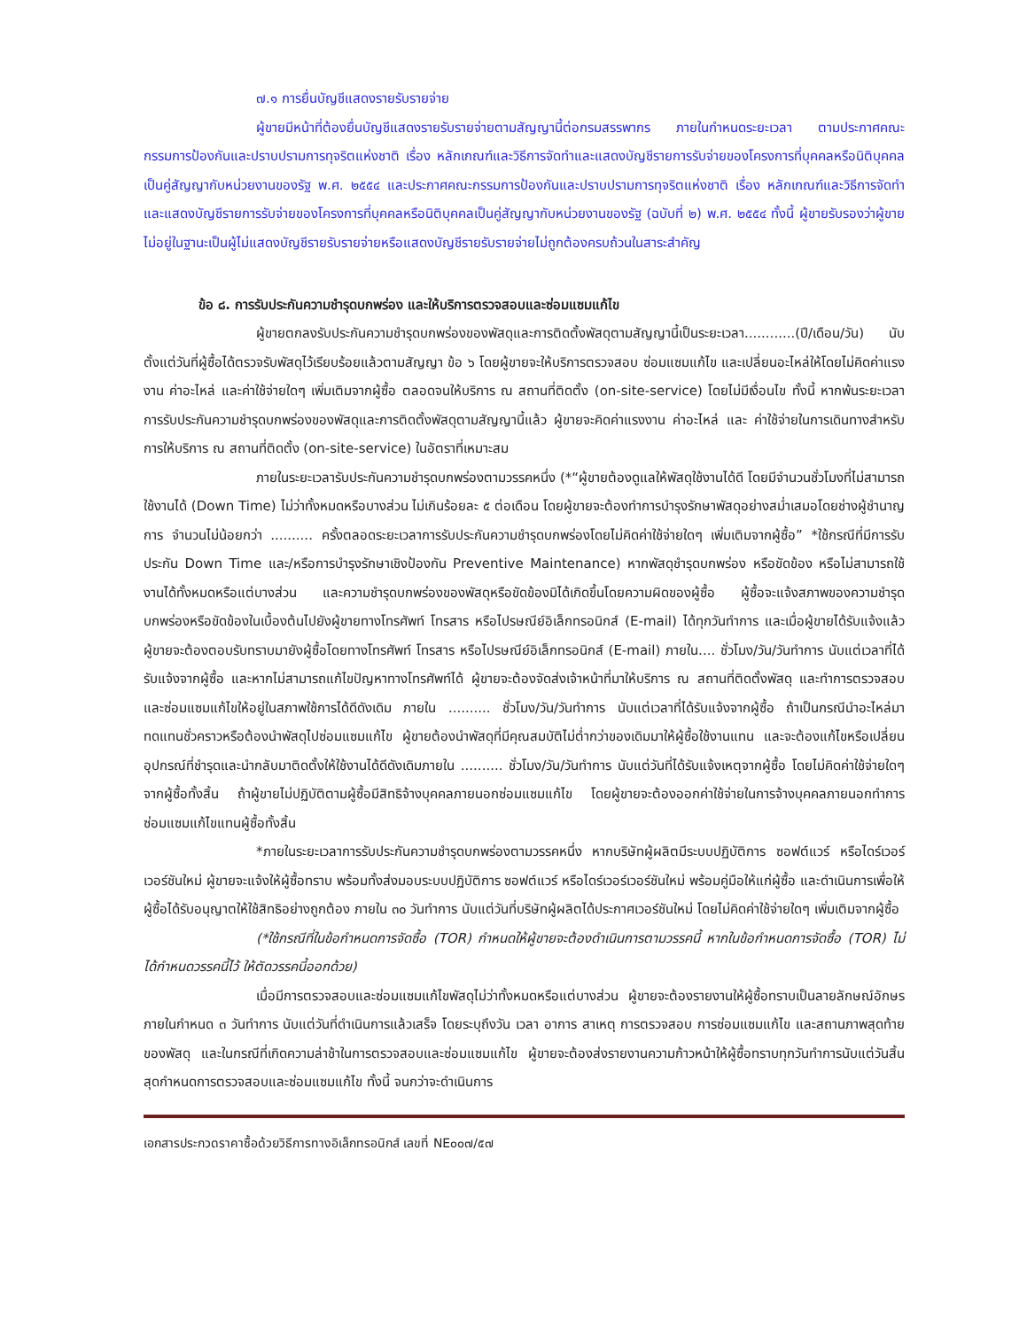๗.๑ การยื่นบัญชีแสดงรายรับรายจ่าย
ผู้ขายมีหน้าที่ต้องยื่นบัญชีแสดงรายรับรายจ่ายตามสัญญานี้ต่อกรมสรรพากร ภายในกำหนดระยะเวลา ตามประกาศคณะกรรมการป้องกันและปราบปรามการทุจริตแห่งชาติ เรื่อง หลักเกณฑ์และวิธีการจัดทำและแสดงบัญชีรายการรับจ่ายของโครงการที่บุคคลหรือนิติบุคคลเป็นคู่สัญญากับหน่วยงานของรัฐ พ.ศ. ๒๕๕๔ และประกาศคณะกรรมการป้องกันและปราบปรามการทุจริตแห่งชาติ เรื่อง หลักเกณฑ์และวิธีการจัดทำและแสดงบัญชีรายการรับจ่ายของโครงการที่บุคคลหรือนิติบุคคลเป็นคู่สัญญากับหน่วยงานของรัฐ (ฉบับที่ ๒) พ.ศ. ๒๕๕๔ ทั้งนี้ ผู้ขายรับรองว่าผู้ขายไม่อยู่ในฐานะเป็นผู้ไม่แสดงบัญชีรายรับรายจ่ายหรือแสดงบัญชีรายรับรายจ่ายไม่ถูกต้องครบถ้วนในสาระสำคัญ
ข้อ ๘. การรับประกันความชำรุดบกพร่อง และให้บริการตรวจสอบและซ่อมแซมแก้ไข
ผู้ขายตกลงรับประกันความชำรุดบกพร่องของพัสดุและการติดตั้งพัสดุตามสัญญานี้เป็นระยะเวลา............(ปี/เดือน/วัน) นับตั้งแต่วันที่ผู้ซื้อได้ตรวจรับพัสดุไว้เรียบร้อยแล้วตามสัญญา ข้อ ๖ โดยผู้ขายจะให้บริการตรวจสอบ ซ่อมแซมแก้ไข และเปลี่ยนอะไหล่ให้โดยไม่คิดค่าแรงงาน ค่าอะไหล่ และค่าใช้จ่ายใดๆ เพิ่มเติมจากผู้ซื้อ ตลอดจนให้บริการ ณ สถานที่ติดตั้ง (on-site-service) โดยไม่มีเงื่อนไข ทั้งนี้ หากพ้นระยะเวลาการรับประกันความชำรุดบกพร่องของพัสดุและการติดตั้งพัสดุตามสัญญานี้แล้ว ผู้ขายจะคิดค่าแรงงาน ค่าอะไหล่ และ ค่าใช้จ่ายในการเดินทางสำหรับการให้บริการ ณ สถานที่ติดตั้ง (on-site-service) ในอัตราที่เหมาะสม
ภายในระยะเวลารับประกันความชำรุดบกพร่องตามวรรคหนึ่ง (*“ผู้ขายต้องดูแลให้พัสดุใช้งานได้ดี โดยมีจำนวนชั่วโมงที่ไม่สามารถใช้งานได้ (Down Time) ไม่ว่าทั้งหมดหรือบางส่วน ไม่เกินร้อยละ ๕ ต่อเดือน โดยผู้ขายจะต้องทำการบำรุงรักษาพัสดุอย่างสม่ำเสมอโดยช่างผู้ชำนาญการ จำนวนไม่น้อยกว่า .......... ครั้งตลอดระยะเวลาการรับประกันความชำรุดบกพร่องโดยไม่คิดค่าใช้จ่ายใดๆ เพิ่มเติมจากผู้ซื้อ” *ใช้กรณีที่มีการรับประกัน Down Time และ/หรือการบำรุงรักษาเชิงป้องกัน Preventive Maintenance) หากพัสดุชำรุดบกพร่อง หรือขัดข้อง หรือไม่สามารถใช้งานได้ทั้งหมดหรือแต่บางส่วน และความชำรุดบกพร่องของพัสดุหรือขัดข้องมิได้เกิดขึ้นโดยความผิดของผู้ซื้อ ผู้ซื้อจะแจ้งสภาพของความชำรุดบกพร่องหรือขัดข้องในเบื้องต้นไปยังผู้ขายทางโทรศัพท์ โทรสาร หรือไปรษณีย์อิเล็กทรอนิกส์ (E-mail) ได้ทุกวันทำการ และเมื่อผู้ขายได้รับแจ้งแล้ว ผู้ขายจะต้องตอบรับทราบมายังผู้ซื้อโดยทางโทรศัพท์ โทรสาร หรือไปรษณีย์อิเล็กทรอนิกส์ (E-mail) ภายใน.... ชั่วโมง/วัน/วันทำการ นับแต่เวลาที่ได้รับแจ้งจากผู้ซื้อ และหากไม่สามารถแก้ไขปัญหาทางโทรศัพท์ได้ ผู้ขายจะต้องจัดส่งเจ้าหน้าที่มาให้บริการ ณ สถานที่ติดตั้งพัสดุ และทำการตรวจสอบและซ่อมแซมแก้ไขให้อยู่ในสภาพใช้การได้ดีดังเดิม ภายใน .......... ชั่วโมง/วัน/วันทำการ นับแต่เวลาที่ได้รับแจ้งจากผู้ซื้อ ถ้าเป็นกรณีนำอะไหล่มาทดแทนชั่วคราวหรือต้องนำพัสดุไปซ่อมแซมแก้ไข ผู้ขายต้องนำพัสดุที่มีคุณสมบัติไม่ต่ำกว่าของเดิมมาให้ผู้ซื้อใช้งานแทน และจะต้องแก้ไขหรือเปลี่ยนอุปกรณ์ที่ชำรุดและนำกลับมาติดตั้งให้ใช้งานได้ดีดังเดิมภายใน .......... ชั่วโมง/วัน/วันทำการ นับแต่วันที่ได้รับแจ้งเหตุจากผู้ซื้อ โดยไม่คิดค่าใช้จ่ายใดๆ จากผู้ซื้อทั้งสิ้น ถ้าผู้ขายไม่ปฏิบัติตามผู้ซื้อมีสิทธิจ้างบุคคลภายนอกซ่อมแซมแก้ไข โดยผู้ขายจะต้องออกค่าใช้จ่ายในการจ้างบุคคลภายนอกทำการซ่อมแซมแก้ไขแทนผู้ซื้อทั้งสิ้น
*ภายในระยะเวลาการรับประกันความชำรุดบกพร่องตามวรรคหนึ่ง หากบริษัทผู้ผลิตมีระบบปฏิบัติการ ซอฟต์แวร์ หรือไดร์เวอร์เวอร์ชันใหม่ ผู้ขายจะแจ้งให้ผู้ซื้อทราบ พร้อมทั้งส่งมอบระบบปฏิบัติการ ซอฟต์แวร์ หรือไดร์เวอร์เวอร์ชันใหม่ พร้อมคู่มือให้แก่ผู้ซื้อ และดำเนินการเพื่อให้ผู้ซื้อได้รับอนุญาตให้ใช้สิทธิอย่างถูกต้อง ภายใน ๓๐ วันทำการ นับแต่วันที่บริษัทผู้ผลิตได้ประกาศเวอร์ชันใหม่ โดยไม่คิดค่าใช้จ่ายใดๆ เพิ่มเติมจากผู้ซื้อ
(*ใช้กรณีที่ในข้อกำหนดการจัดซื้อ (TOR) กำหนดให้ผู้ขายจะต้องดำเนินการตามวรรคนี้ หากในข้อกำหนดการจัดซื้อ (TOR) ไม่ได้กำหนดวรรคนี้ไว้ ให้ตัดวรรคนี้ออกด้วย)
เมื่อมีการตรวจสอบและซ่อมแซมแก้ไขพัสดุไม่ว่าทั้งหมดหรือแต่บางส่วน ผู้ขายจะต้องรายงานให้ผู้ซื้อทราบเป็นลายลักษณ์อักษรภายในกำหนด ๓ วันทำการ นับแต่วันที่ดำเนินการแล้วเสร็จ โดยระบุถึงวัน เวลา อาการ สาเหตุ การตรวจสอบ การซ่อมแซมแก้ไข และสถานภาพสุดท้ายของพัสดุ และในกรณีที่เกิดความล่าช้าในการตรวจสอบและซ่อมแซมแก้ไข ผู้ขายจะต้องส่งรายงานความก้าวหน้าให้ผู้ซื้อทราบทุกวันทำการนับแต่วันสิ้นสุดกำหนดการตรวจสอบและซ่อมแซมแก้ไข ทั้งนี้ จนกว่าจะดำเนินการ
เอกสารประกวดราคาซื้อด้วยวิธีการทางอิเล็กทรอนิกส์ เลขที่ NE๐๐๗/๕๗